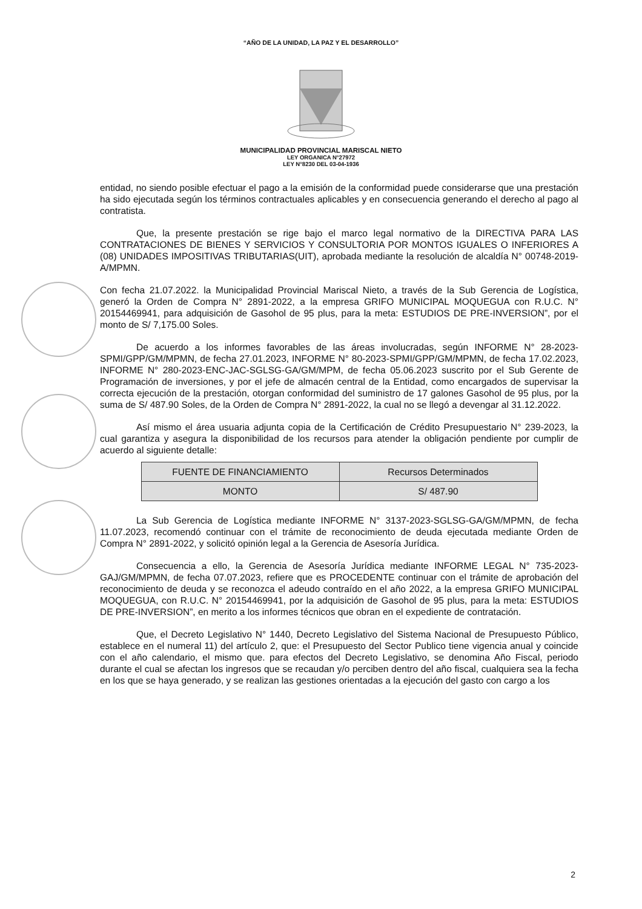“AÑO DE LA UNIDAD, LA PAZ Y EL DESARROLLO”
MUNICIPALIDAD PROVINCIAL MARISCAL NIETO
LEY ORGANICA N°27972
LEY N°8230 DEL 03-04-1936
entidad, no siendo posible efectuar el pago a la emisión de la conformidad puede considerarse que una prestación ha sido ejecutada según los términos contractuales aplicables y en consecuencia generando el derecho al pago al contratista.
Que, la presente prestación se rige bajo el marco legal normativo de la DIRECTIVA PARA LAS CONTRATACIONES DE BIENES Y SERVICIOS Y CONSULTORIA POR MONTOS IGUALES O INFERIORES A (08) UNIDADES IMPOSITIVAS TRIBUTARIAS(UIT), aprobada mediante la resolución de alcaldía N° 00748-2019-A/MPMN.
Con fecha 21.07.2022. la Municipalidad Provincial Mariscal Nieto, a través de la Sub Gerencia de Logística, generó la Orden de Compra N° 2891-2022, a la empresa GRIFO MUNICIPAL MOQUEGUA con R.U.C. N° 20154469941, para adquisición de Gasohol de 95 plus, para la meta: ESTUDIOS DE PRE-INVERSION”, por el monto de S/ 7,175.00 Soles.
De acuerdo a los informes favorables de las áreas involucradas, según INFORME N° 28-2023-SPMI/GPP/GM/MPMN, de fecha 27.01.2023, INFORME N° 80-2023-SPMI/GPP/GM/MPMN, de fecha 17.02.2023, INFORME N° 280-2023-ENC-JAC-SGLSG-GA/GM/MPM, de fecha 05.06.2023 suscrito por el Sub Gerente de Programación de inversiones, y por el jefe de almacén central de la Entidad, como encargados de supervisar la correcta ejecución de la prestación, otorgan conformidad del suministro de 17 galones Gasohol de 95 plus, por la suma de S/ 487.90 Soles, de la Orden de Compra N° 2891-2022, la cual no se llegó a devengar al 31.12.2022.
Así mismo el área usuaria adjunta copia de la Certificación de Crédito Presupuestario N° 239-2023, la cual garantiza y asegura la disponibilidad de los recursos para atender la obligación pendiente por cumplir de acuerdo al siguiente detalle:
| FUENTE DE FINANCIAMIENTO | Recursos Determinados |
| MONTO | S/ 487.90 |
La Sub Gerencia de Logística mediante INFORME N° 3137-2023-SGLSG-GA/GM/MPMN, de fecha 11.07.2023, recomendó continuar con el trámite de reconocimiento de deuda ejecutada mediante Orden de Compra N° 2891-2022, y solicitó opinión legal a la Gerencia de Asesoría Jurídica.
Consecuencia a ello, la Gerencia de Asesoría Jurídica mediante INFORME LEGAL N° 735-2023-GAJ/GM/MPMN, de fecha 07.07.2023, refiere que es PROCEDENTE continuar con el trámite de aprobación del reconocimiento de deuda y se reconozca el adeudo contraído en el año 2022, a la empresa GRIFO MUNICIPAL MOQUEGUA, con R.U.C. N° 20154469941, por la adquisición de Gasohol de 95 plus, para la meta: ESTUDIOS DE PRE-INVERSION”, en merito a los informes técnicos que obran en el expediente de contratación.
Que, el Decreto Legislativo N° 1440, Decreto Legislativo del Sistema Nacional de Presupuesto Público, establece en el numeral 11) del artículo 2, que: el Presupuesto del Sector Publico tiene vigencia anual y coincide con el año calendario, el mismo que. para efectos del Decreto Legislativo, se denomina Año Fiscal, periodo durante el cual se afectan los ingresos que se recaudan y/o perciben dentro del año fiscal, cualquiera sea la fecha en los que se haya generado, y se realizan las gestiones orientadas a la ejecución del gasto con cargo a los
2